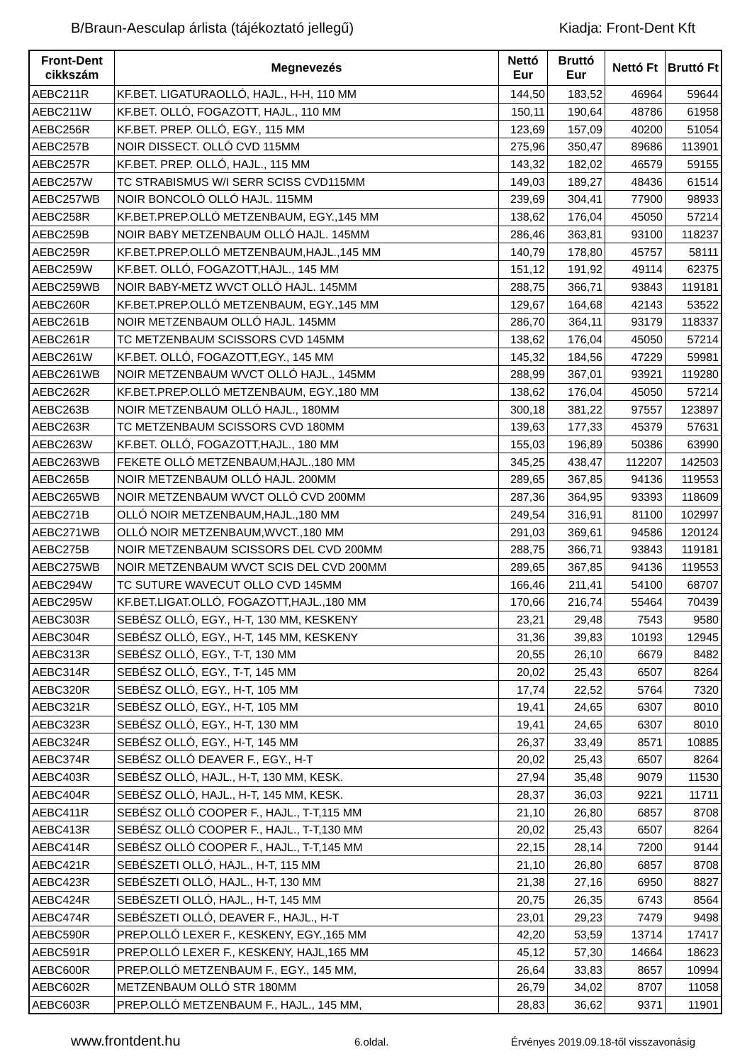B/Braun-Aesculap árlista (tájékoztató jellegű) Kiadja: Front-Dent Kft
| Front-Dent cikkszám | Megnevezés | Nettó Eur | Bruttó Eur | Nettó Ft | Bruttó Ft |
| --- | --- | --- | --- | --- | --- |
| AEBC211R | KF.BET. LIGATURAOLLÓ, HAJL., H-H, 110 MM | 144,50 | 183,52 | 46964 | 59644 |
| AEBC211W | KF.BET. OLLÓ, FOGAZOTT, HAJL., 110 MM | 150,11 | 190,64 | 48786 | 61958 |
| AEBC256R | KF.BET. PREP. OLLÓ, EGY., 115 MM | 123,69 | 157,09 | 40200 | 51054 |
| AEBC257B | NOIR DISSECT. OLLÓ CVD 115MM | 275,96 | 350,47 | 89686 | 113901 |
| AEBC257R | KF.BET. PREP. OLLÓ, HAJL., 115 MM | 143,32 | 182,02 | 46579 | 59155 |
| AEBC257W | TC STRABISMUS W/I SERR SCISS CVD115MM | 149,03 | 189,27 | 48436 | 61514 |
| AEBC257WB | NOIR BONCOLÓ OLLÓ HAJL. 115MM | 239,69 | 304,41 | 77900 | 98933 |
| AEBC258R | KF.BET.PREP.OLLÓ METZENBAUM, EGY.,145 MM | 138,62 | 176,04 | 45050 | 57214 |
| AEBC259B | NOIR BABY METZENBAUM OLLÓ HAJL. 145MM | 286,46 | 363,81 | 93100 | 118237 |
| AEBC259R | KF.BET.PREP.OLLÓ METZENBAUM,HAJL.,145 MM | 140,79 | 178,80 | 45757 | 58111 |
| AEBC259W | KF.BET. OLLÓ, FOGAZOTT,HAJL., 145 MM | 151,12 | 191,92 | 49114 | 62375 |
| AEBC259WB | NOIR BABY-METZ WVCT OLLÓ HAJL. 145MM | 288,75 | 366,71 | 93843 | 119181 |
| AEBC260R | KF.BET.PREP.OLLÓ METZENBAUM, EGY.,145 MM | 129,67 | 164,68 | 42143 | 53522 |
| AEBC261B | NOIR METZENBAUM OLLÓ HAJL. 145MM | 286,70 | 364,11 | 93179 | 118337 |
| AEBC261R | TC METZENBAUM SCISSORS CVD 145MM | 138,62 | 176,04 | 45050 | 57214 |
| AEBC261W | KF.BET. OLLÓ, FOGAZOTT,EGY., 145 MM | 145,32 | 184,56 | 47229 | 59981 |
| AEBC261WB | NOIR METZENBAUM WVCT OLLÓ HAJL., 145MM | 288,99 | 367,01 | 93921 | 119280 |
| AEBC262R | KF.BET.PREP.OLLÓ METZENBAUM, EGY.,180 MM | 138,62 | 176,04 | 45050 | 57214 |
| AEBC263B | NOIR METZENBAUM OLLÓ HAJL., 180MM | 300,18 | 381,22 | 97557 | 123897 |
| AEBC263R | TC METZENBAUM SCISSORS CVD 180MM | 139,63 | 177,33 | 45379 | 57631 |
| AEBC263W | KF.BET. OLLÓ, FOGAZOTT,HAJL., 180 MM | 155,03 | 196,89 | 50386 | 63990 |
| AEBC263WB | FEKETE OLLÓ METZENBAUM,HAJL.,180 MM | 345,25 | 438,47 | 112207 | 142503 |
| AEBC265B | NOIR METZENBAUM OLLÓ HAJL. 200MM | 289,65 | 367,85 | 94136 | 119553 |
| AEBC265WB | NOIR METZENBAUM WVCT OLLÓ CVD 200MM | 287,36 | 364,95 | 93393 | 118609 |
| AEBC271B | OLLÓ NOIR METZENBAUM,HAJL.,180 MM | 249,54 | 316,91 | 81100 | 102997 |
| AEBC271WB | OLLÓ NOIR METZENBAUM,WVCT.,180 MM | 291,03 | 369,61 | 94586 | 120124 |
| AEBC275B | NOIR METZENBAUM SCISSORS DEL CVD 200MM | 288,75 | 366,71 | 93843 | 119181 |
| AEBC275WB | NOIR METZENBAUM WVCT SCIS DEL CVD 200MM | 289,65 | 367,85 | 94136 | 119553 |
| AEBC294W | TC SUTURE WAVECUT OLLO CVD 145MM | 166,46 | 211,41 | 54100 | 68707 |
| AEBC295W | KF.BET.LIGAT.OLLÓ, FOGAZOTT,HAJL.,180 MM | 170,66 | 216,74 | 55464 | 70439 |
| AEBC303R | SEBÉSZ OLLÓ, EGY., H-T, 130 MM, KESKENY | 23,21 | 29,48 | 7543 | 9580 |
| AEBC304R | SEBÉSZ OLLÓ, EGY., H-T, 145 MM, KESKENY | 31,36 | 39,83 | 10193 | 12945 |
| AEBC313R | SEBÉSZ OLLÓ, EGY., T-T, 130 MM | 20,55 | 26,10 | 6679 | 8482 |
| AEBC314R | SEBÉSZ OLLÓ, EGY., T-T, 145 MM | 20,02 | 25,43 | 6507 | 8264 |
| AEBC320R | SEBÉSZ OLLÓ, EGY., H-T, 105 MM | 17,74 | 22,52 | 5764 | 7320 |
| AEBC321R | SEBÉSZ OLLÓ, EGY., H-T, 105 MM | 19,41 | 24,65 | 6307 | 8010 |
| AEBC323R | SEBÉSZ OLLÓ, EGY., H-T, 130 MM | 19,41 | 24,65 | 6307 | 8010 |
| AEBC324R | SEBÉSZ OLLÓ, EGY., H-T, 145 MM | 26,37 | 33,49 | 8571 | 10885 |
| AEBC374R | SEBÉSZ OLLÓ DEAVER F., EGY., H-T | 20,02 | 25,43 | 6507 | 8264 |
| AEBC403R | SEBÉSZ OLLÓ, HAJL., H-T, 130 MM, KESK. | 27,94 | 35,48 | 9079 | 11530 |
| AEBC404R | SEBÉSZ OLLÓ, HAJL., H-T, 145 MM, KESK. | 28,37 | 36,03 | 9221 | 11711 |
| AEBC411R | SEBÉSZ OLLÓ COOPER F., HAJL., T-T,115 MM | 21,10 | 26,80 | 6857 | 8708 |
| AEBC413R | SEBÉSZ OLLÓ COOPER F., HAJL., T-T,130 MM | 20,02 | 25,43 | 6507 | 8264 |
| AEBC414R | SEBÉSZ OLLÓ COOPER F., HAJL., T-T,145 MM | 22,15 | 28,14 | 7200 | 9144 |
| AEBC421R | SEBÉSZETI OLLÓ, HAJL., H-T, 115 MM | 21,10 | 26,80 | 6857 | 8708 |
| AEBC423R | SEBÉSZETI OLLÓ, HAJL., H-T, 130 MM | 21,38 | 27,16 | 6950 | 8827 |
| AEBC424R | SEBÉSZETI OLLÓ, HAJL., H-T, 145 MM | 20,75 | 26,35 | 6743 | 8564 |
| AEBC474R | SEBÉSZETI OLLÓ, DEAVER F., HAJL., H-T | 23,01 | 29,23 | 7479 | 9498 |
| AEBC590R | PREP.OLLÓ LEXER F., KESKENY, EGY.,165 MM | 42,20 | 53,59 | 13714 | 17417 |
| AEBC591R | PREP.OLLÓ LEXER F., KESKENY, HAJL,165 MM | 45,12 | 57,30 | 14664 | 18623 |
| AEBC600R | PREP.OLLÓ METZENBAUM F., EGY., 145 MM, | 26,64 | 33,83 | 8657 | 10994 |
| AEBC602R | METZENBAUM OLLÓ STR 180MM | 26,79 | 34,02 | 8707 | 11058 |
| AEBC603R | PREP.OLLÓ METZENBAUM F., HAJL., 145 MM, | 28,83 | 36,62 | 9371 | 11901 |
www.frontdent.hu 6.oldal. Érvényes 2019.09.18-től visszavonásig